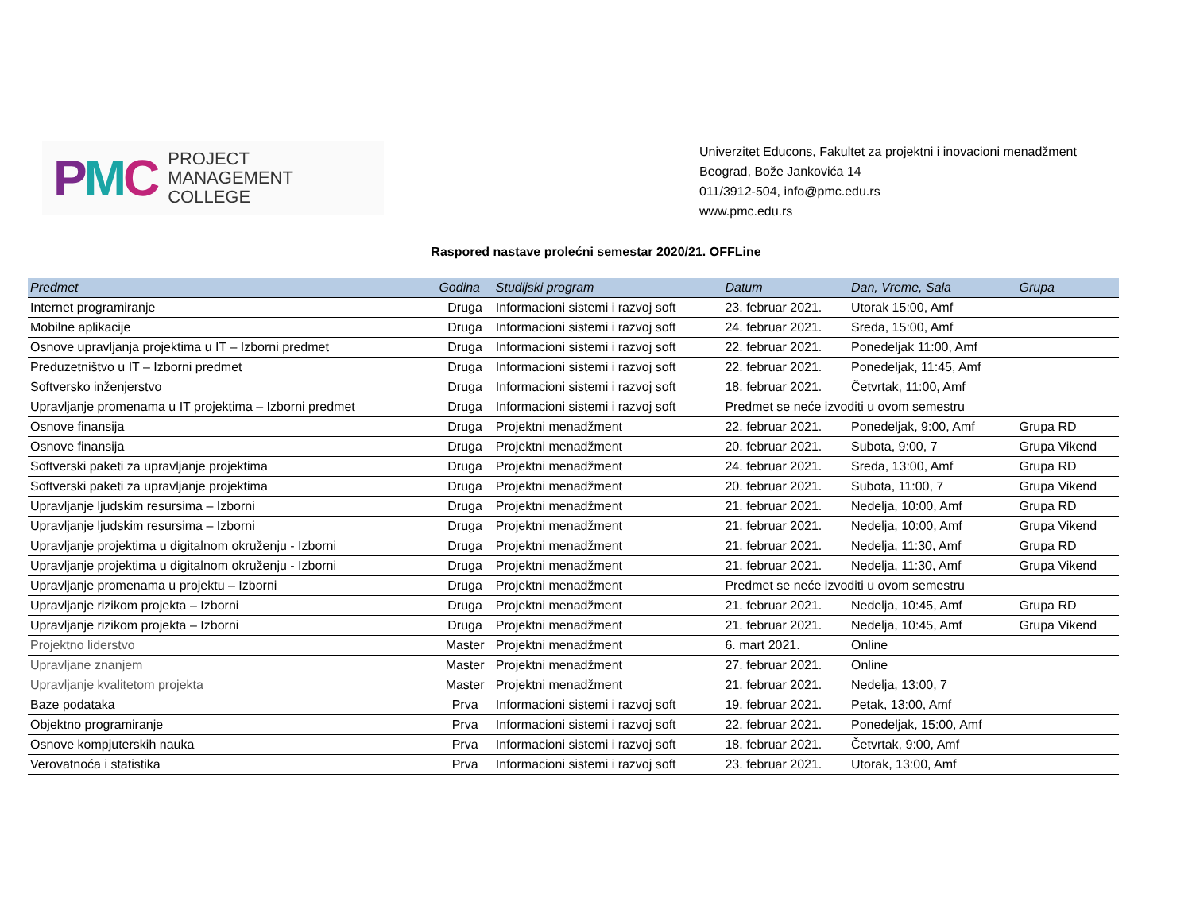PMC
PROJECT
MANAGEMENT
COLLEGE
Univerzitet Educons, Fakultet za projektni i inovacioni menadžment
Beograd, Bože Jankovića 14
011/3912-504, info@pmc.edu.rs
www.pmc.edu.rs
Raspored nastave prolećni semestar 2020/21. OFFLine
| Predmet | Godina | Studijski program | Datum | Dan, Vreme, Sala | Grupa |
| --- | --- | --- | --- | --- | --- |
| Internet programiranje | Druga | Informacioni sistemi i razvoj soft | 23. februar 2021. | Utorak 15:00, Amf | |
| Mobilne aplikacije | Druga | Informacioni sistemi i razvoj soft | 24. februar 2021. | Sreda, 15:00, Amf | |
| Osnove upravljanja projektima u IT – Izborni predmet | Druga | Informacioni sistemi i razvoj soft | 22. februar 2021. | Ponedeljak 11:00, Amf | |
| Preduzetništvo u IT – Izborni predmet | Druga | Informacioni sistemi i razvoj soft | 22. februar 2021. | Ponedeljak, 11:45, Amf | |
| Softversko inženjerstvo | Druga | Informacioni sistemi i razvoj soft | 18. februar 2021. | Četvrtak, 11:00, Amf | |
| Upravljanje promenama u IT projektima – Izborni predmet | Druga | Informacioni sistemi i razvoj soft | Predmet se neće izvoditi u ovom semestru | | |
| Osnove finansija | Druga | Projektni menadžment | 22. februar 2021. | Ponedeljak, 9:00, Amf | Grupa RD |
| Osnove finansija | Druga | Projektni menadžment | 20. februar 2021. | Subota, 9:00, 7 | Grupa Vikend |
| Softverski paketi za upravljanje projektima | Druga | Projektni menadžment | 24. februar 2021. | Sreda, 13:00, Amf | Grupa RD |
| Softverski paketi za upravljanje projektima | Druga | Projektni menadžment | 20. februar 2021. | Subota, 11:00, 7 | Grupa Vikend |
| Upravljanje ljudskim resursima – Izborni | Druga | Projektni menadžment | 21. februar 2021. | Nedelja, 10:00, Amf | Grupa RD |
| Upravljanje ljudskim resursima – Izborni | Druga | Projektni menadžment | 21. februar 2021. | Nedelja, 10:00, Amf | Grupa Vikend |
| Upravljanje projektima u digitalnom okruženju - Izborni | Druga | Projektni menadžment | 21. februar 2021. | Nedelja, 11:30, Amf | Grupa RD |
| Upravljanje projektima u digitalnom okruženju - Izborni | Druga | Projektni menadžment | 21. februar 2021. | Nedelja, 11:30, Amf | Grupa Vikend |
| Upravljanje promenama u projektu – Izborni | Druga | Projektni menadžment | Predmet se neće izvoditi u ovom semestru | | |
| Upravljanje rizikom projekta – Izborni | Druga | Projektni menadžment | 21. februar 2021. | Nedelja, 10:45, Amf | Grupa RD |
| Upravljanje rizikom projekta – Izborni | Druga | Projektni menadžment | 21. februar 2021. | Nedelja, 10:45, Amf | Grupa Vikend |
| Projektno liderstvo | Master | Projektni menadžment | 6. mart 2021. | Online | |
| Upravljane znanjem | Master | Projektni menadžment | 27. februar 2021. | Online | |
| Upravljanje kvalitetom projekta | Master | Projektni menadžment | 21. februar 2021. | Nedelja, 13:00, 7 | |
| Baze podataka | Prva | Informacioni sistemi i razvoj soft | 19. februar 2021. | Petak, 13:00, Amf | |
| Objektno programiranje | Prva | Informacioni sistemi i razvoj soft | 22. februar 2021. | Ponedeljak, 15:00, Amf | |
| Osnove kompjuterskih nauka | Prva | Informacioni sistemi i razvoj soft | 18. februar 2021. | Četvrtak, 9:00, Amf | |
| Verovatnoća i statistika | Prva | Informacioni sistemi i razvoj soft | 23. februar 2021. | Utorak, 13:00, Amf | |